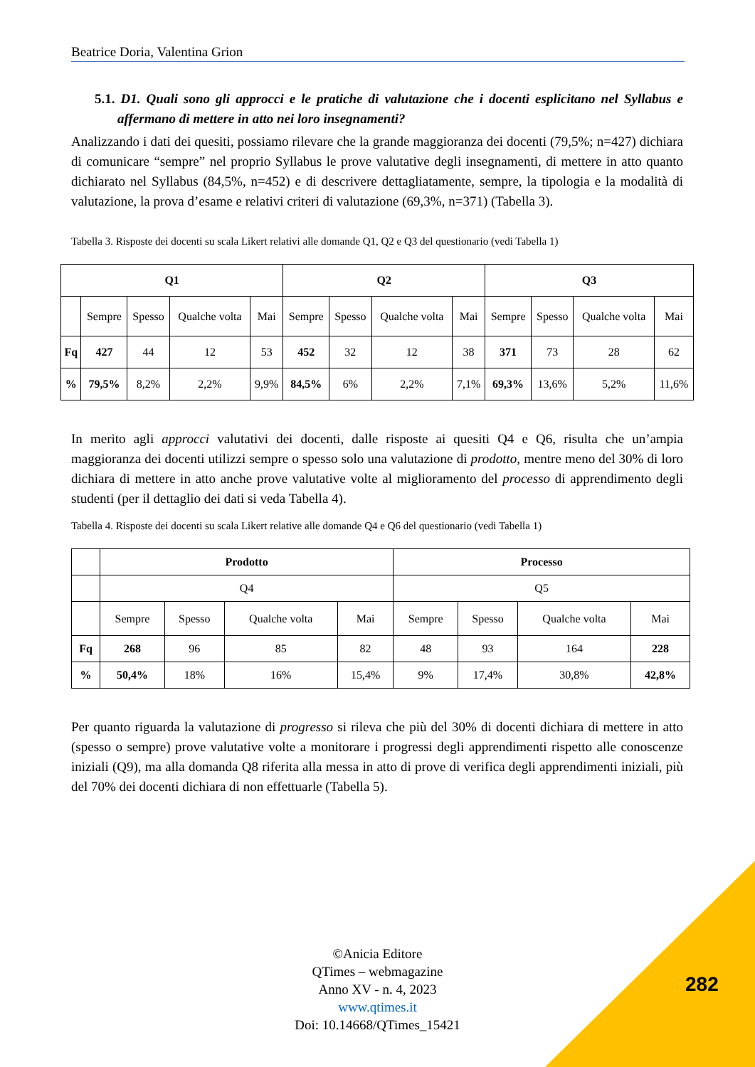Beatrice Doria, Valentina Grion
5.1. D1. Quali sono gli approcci e le pratiche di valutazione che i docenti esplicitano nel Syllabus e affermano di mettere in atto nei loro insegnamenti?
Analizzando i dati dei quesiti, possiamo rilevare che la grande maggioranza dei docenti (79,5%; n=427) dichiara di comunicare “sempre” nel proprio Syllabus le prove valutative degli insegnamenti, di mettere in atto quanto dichiarato nel Syllabus (84,5%, n=452) e di descrivere dettagliatamente, sempre, la tipologia e la modalità di valutazione, la prova d’esame e relativi criteri di valutazione (69,3%, n=371) (Tabella 3).
Tabella 3. Risposte dei docenti su scala Likert relativi alle domande Q1, Q2 e Q3 del questionario (vedi Tabella 1)
| Q1 | | | | | Q2 | | | | Q3 | | | |
| --- | --- | --- | --- | --- | --- | --- | --- | --- | --- | --- | --- | --- |
| | Sempre | Spesso | Qualche volta | Mai | Sempre | Spesso | Qualche volta | Mai | Sempre | Spesso | Qualche volta | Mai |
| Fq | 427 | 44 | 12 | 53 | 452 | 32 | 12 | 38 | 371 | 73 | 28 | 62 |
| % | 79,5% | 8,2% | 2,2% | 9,9% | 84,5% | 6% | 2,2% | 7,1% | 69,3% | 13,6% | 5,2% | 11,6% |
In merito agli approcci valutativi dei docenti, dalle risposte ai quesiti Q4 e Q6, risulta che un’ampia maggioranza dei docenti utilizzi sempre o spesso solo una valutazione di prodotto, mentre meno del 30% di loro dichiara di mettere in atto anche prove valutative volte al miglioramento del processo di apprendimento degli studenti (per il dettaglio dei dati si veda Tabella 4).
Tabella 4. Risposte dei docenti su scala Likert relative alle domande Q4 e Q6 del questionario (vedi Tabella 1)
| | Prodotto | | | | Processo | | | |
| | Q4 | | | | Q5 | | | |
| | Sempre | Spesso | Qualche volta | Mai | Sempre | Spesso | Qualche volta | Mai |
| Fq | 268 | 96 | 85 | 82 | 48 | 93 | 164 | 228 |
| % | 50,4% | 18% | 16% | 15,4% | 9% | 17,4% | 30,8% | 42,8% |
Per quanto riguarda la valutazione di progresso si rileva che più del 30% di docenti dichiara di mettere in atto (spesso o sempre) prove valutative volte a monitorare i progressi degli apprendimenti rispetto alle conoscenze iniziali (Q9), ma alla domanda Q8 riferita alla messa in atto di prove di verifica degli apprendimenti iniziali, più del 70% dei docenti dichiara di non effettuarle (Tabella 5).
©Anicia Editore
QTimes – webmagazine
Anno XV - n. 4, 2023
www.qtimes.it
Doi: 10.14668/QTimes_15421
282